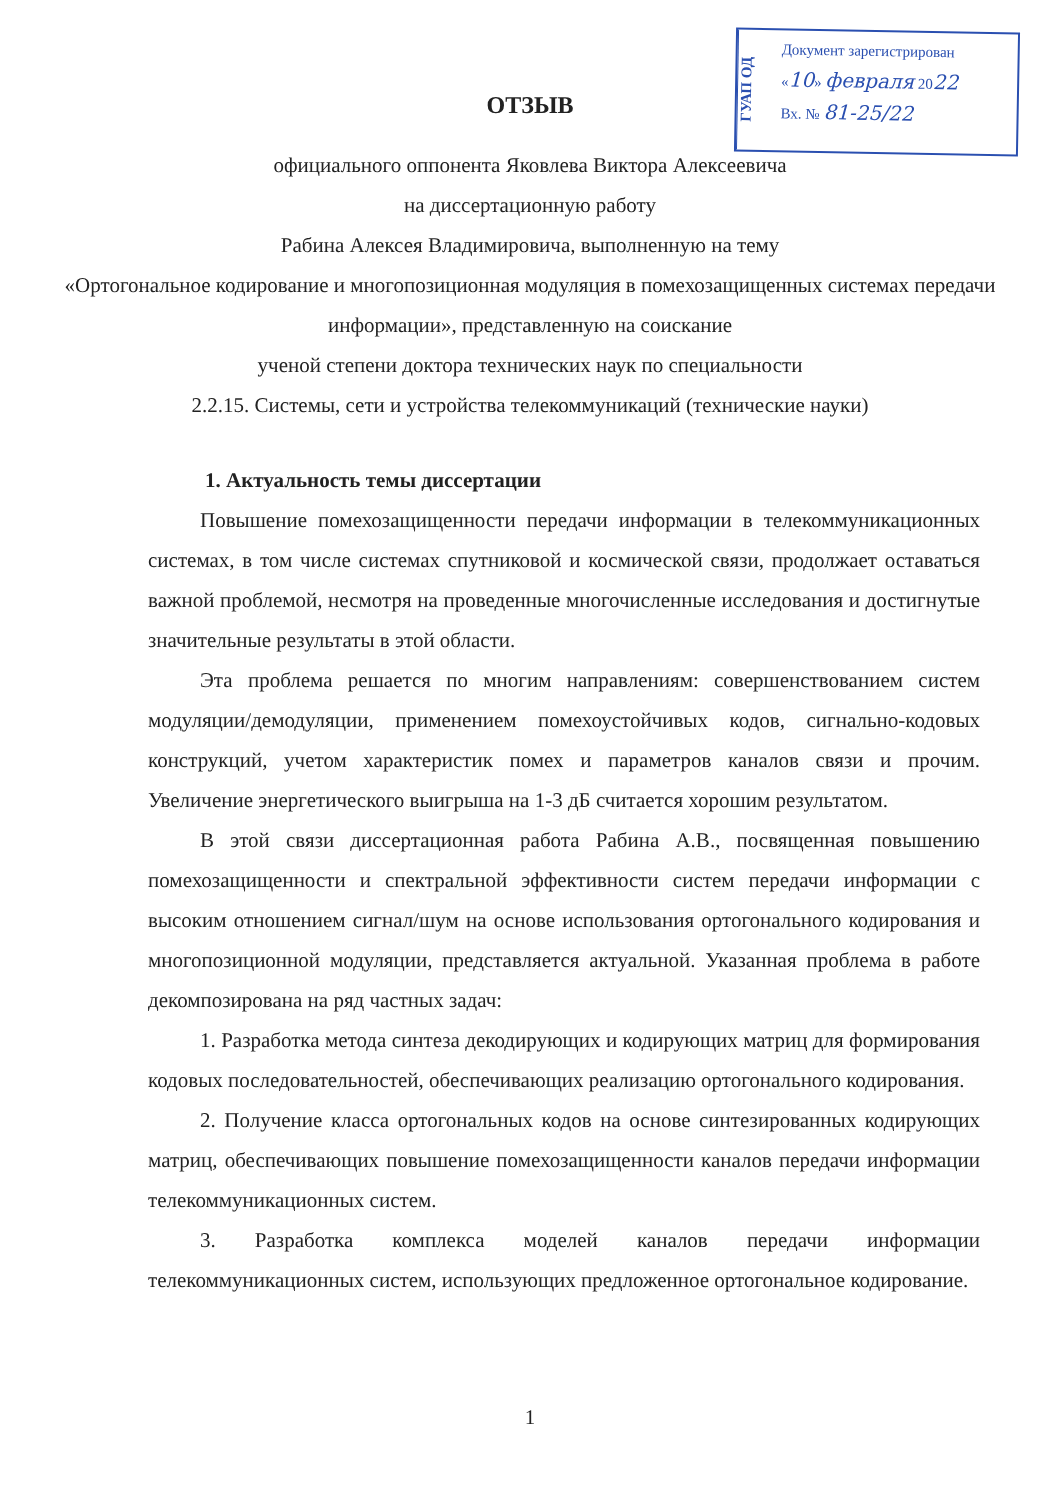ГУАП ОД
Документ зарегистрирован
«10» февраля 2022
Вх. № 81-25/22
ОТЗЫВ
официального оппонента Яковлева Виктора Алексеевича
на диссертационную работу
Рабина Алексея Владимировича, выполненную на тему
«Ортогональное кодирование и многопозиционная модуляция в помехозащищенных системах передачи информации», представленную на соискание
ученой степени доктора технических наук по специальности
2.2.15. Системы, сети и устройства телекоммуникаций (технические науки)
1. Актуальность темы диссертации
Повышение помехозащищенности передачи информации в телекоммуникационных системах, в том числе системах спутниковой и космической связи, продолжает оставаться важной проблемой, несмотря на проведенные многочисленные исследования и достигнутые значительные результаты в этой области.
Эта проблема решается по многим направлениям: совершенствованием систем модуляции/демодуляции, применением помехоустойчивых кодов, сигнально-кодовых конструкций, учетом характеристик помех и параметров каналов связи и прочим. Увеличение энергетического выигрыша на 1-3 дБ считается хорошим результатом.
В этой связи диссертационная работа Рабина А.В., посвященная повышению помехозащищенности и спектральной эффективности систем передачи информации с высоким отношением сигнал/шум на основе использования ортогонального кодирования и многопозиционной модуляции, представляется актуальной. Указанная проблема в работе декомпозирована на ряд частных задач:
1. Разработка метода синтеза декодирующих и кодирующих матриц для формирования кодовых последовательностей, обеспечивающих реализацию ортогонального кодирования.
2. Получение класса ортогональных кодов на основе синтезированных кодирующих матриц, обеспечивающих повышение помехозащищенности каналов передачи информации телекоммуникационных систем.
3. Разработка комплекса моделей каналов передачи информации телекоммуникационных систем, использующих предложенное ортогональное кодирование.
1